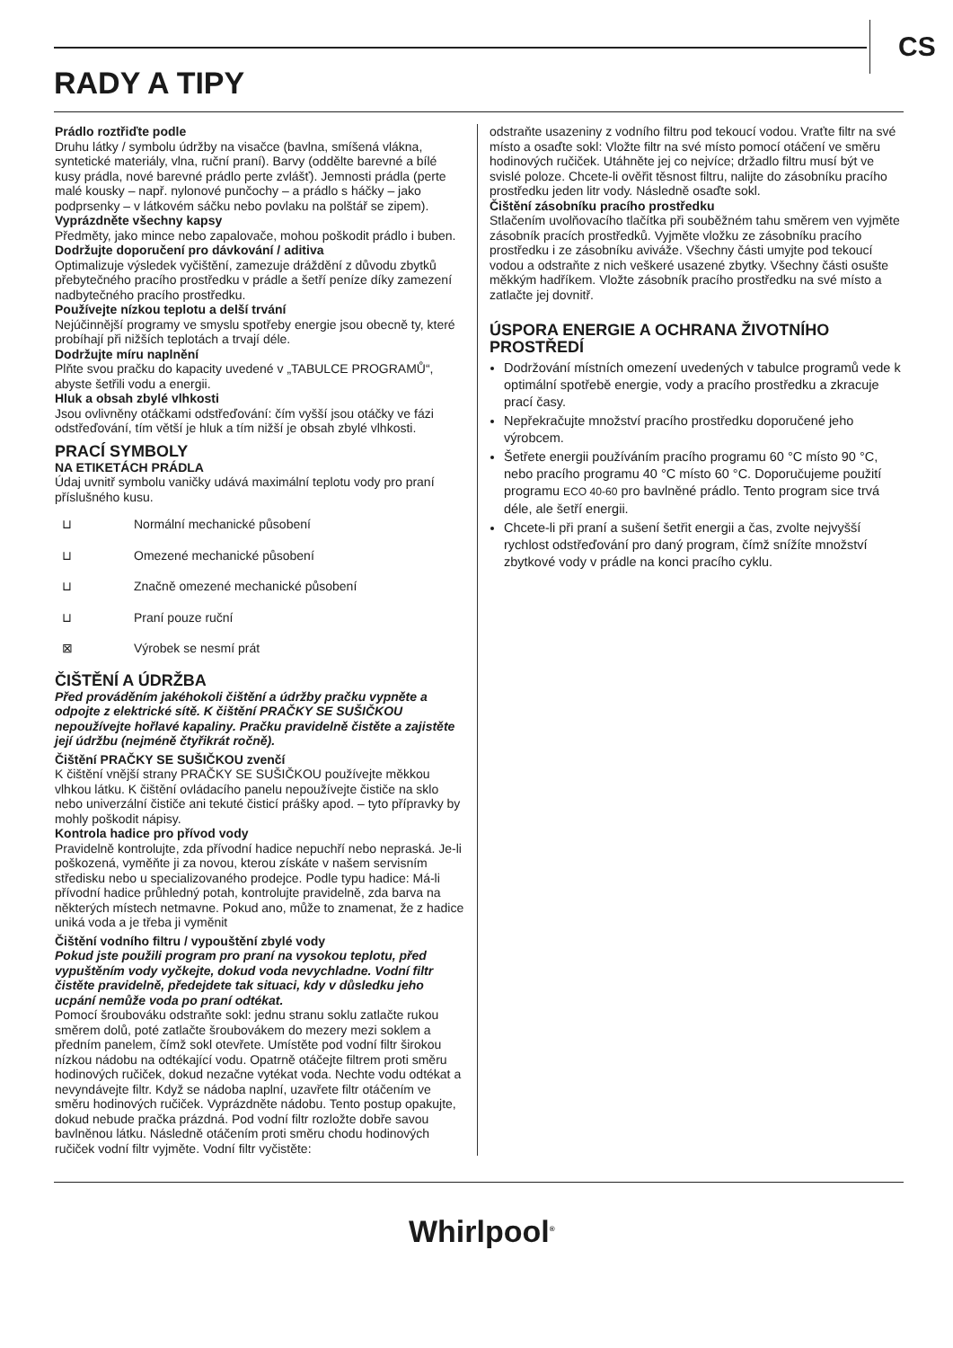CS
RADY A TIPY
Prádlo roztřiďte podle
Druhu látky / symbolu údržby na visačce (bavlna, smíšená vlákna, syntetické materiály, vlna, ruční praní). Barvy (oddělte barevné a bílé kusy prádla, nové barevné prádlo perte zvlášť). Jemnosti prádla (perte malé kousky – např. nylonové punčochy – a prádlo s háčky – jako podprsenky – v látkovém sáčku nebo povlaku na polštář se zipem).
Vyprázdněte všechny kapsy
Předměty, jako mince nebo zapalovače, mohou poškodit prádlo i buben.
Dodržujte doporučení pro dávkování / aditiva
Optimalizuje výsledek vyčištění, zamezuje dráždění z důvodu zbytků přebytečného pracího prostředku v prádle a šetří peníze díky zamezení nadbytečného pracího prostředku.
Používejte nízkou teplotu a delší trvání
Nejúčinnější programy ve smyslu spotřeby energie jsou obecně ty, které probíhají při nižších teplotách a trvají déle.
Dodržujte míru naplnění
Plňte svou pračku do kapacity uvedené v „TABULCE PROGRAMŮ“, abyste šetřili vodu a energii.
Hluk a obsah zbylé vlhkosti
Jsou ovlivněny otáčkami odstřeďování: čím vyšší jsou otáčky ve fázi odstřeďování, tím větší je hluk a tím nižší je obsah zbylé vlhkosti.
PRACÍ SYMBOLY
NA ETIKETÁCH PRÁDLA
Údaj uvnitř symbolu vaničky udává maximální teplotu vody pro praní příslušného kusu.
⊔ Normální mechanické působení
⊔ Omezené mechanické působení
⊔ Značně omezené mechanické působení
⊔ Praní pouze ruční
⊠ Výrobek se nesmí prát
ČIŠTĚNÍ A ÚDRŽBA
Před prováděním jakéhokoli čištění a údržby pračku vypněte a odpojte z elektrické sítě. K čištění PRAČKY SE SUŠIČKOU nepoužívejte hořlavé kapaliny. Pračku pravidelně čistěte a zajistěte její údržbu (nejméně čtyřikrát ročně).
Čištění PRAČKY SE SUŠIČKOU zvenčí
K čištění vnější strany PRAČKY SE SUŠIČKOU používejte měkkou vlhkou látku. K čištění ovládacího panelu nepoužívejte čističe na sklo nebo univerzální čističe ani tekuté čisticí prášky apod. – tyto přípravky by mohly poškodit nápisy.
Kontrola hadice pro přívod vody
Pravidelně kontrolujte, zda přívodní hadice nepuchří nebo nepraská. Je-li poškozená, vyměňte ji za novou, kterou získáte v našem servisním středisku nebo u specializovaného prodejce. Podle typu hadice: Má-li přívodní hadice průhledný potah, kontrolujte pravidelně, zda barva na některých místech netmavne. Pokud ano, může to znamenat, že z hadice uniká voda a je třeba ji vyměnit
Čištění vodního filtru / vypouštění zbylé vody
Pokud jste použili program pro praní na vysokou teplotu, před vypuštěním vody vyčkejte, dokud voda nevychladne. Vodní filtr čistěte pravidelně, předejdete tak situaci, kdy v důsledku jeho ucpání nemůže voda po praní odtékat.
Pomocí šroubováku odstraňte sokl: jednu stranu soklu zatlačte rukou směrem dolů, poté zatlačte šroubovákem do mezery mezi soklem a předním panelem, čímž sokl otevřete. Umístěte pod vodní filtr širokou nízkou nádobu na odtékající vodu. Opatrně otáčejte filtrem proti směru hodinových ručiček, dokud nezačne vytékat voda. Nechte vodu odtékat a nevyndávejte filtr. Když se nádoba naplní, uzavřete filtr otáčením ve směru hodinových ručiček. Vyprázdněte nádobu. Tento postup opakujte, dokud nebude pračka prázdná. Pod vodní filtr rozložte dobře savou bavlněnou látku. Následně otáčením proti směru chodu hodinových ručiček vodní filtr vyjměte. Vodní filtr vyčistěte:
odstraňte usazeniny z vodního filtru pod tekoucí vodou. Vraťte filtr na své místo a osaďte sokl: Vložte filtr na své místo pomocí otáčení ve směru hodinových ručiček. Utáhněte jej co nejvíce; držadlo filtru musí být ve svislé poloze. Chcete-li ověřit těsnost filtru, nalijte do zásobníku pracího prostředku jeden litr vody. Následně osaďte sokl.
Čištění zásobníku pracího prostředku
Stlačením uvolňovacího tlačítka při souběžném tahu směrem ven vyjměte zásobník pracích prostředků. Vyjměte vložku ze zásobníku pracího prostředku i ze zásobníku aviváže. Všechny části umyjte pod tekoucí vodou a odstraňte z nich veškeré usazené zbytky. Všechny části osušte měkkým hadříkem. Vložte zásobník pracího prostředku na své místo a zatlačte jej dovnitř.
ÚSPORA ENERGIE A OCHRANA ŽIVOTNÍHO PROSTŘEDÍ
Dodržování místních omezení uvedených v tabulce programů vede k optimální spotřebě energie, vody a pracího prostředku a zkracuje prací časy.
Nepřekračujte množství pracího prostředku doporučené jeho výrobcem.
Šetřete energii používáním pracího programu 60 °C místo 90 °C, nebo pracího programu 40 °C místo 60 °C. Doporučujeme použití programu ECO 40-60 pro bavlněné prádlo. Tento program sice trvá déle, ale šetří energii.
Chcete-li při praní a sušení šetřit energii a čas, zvolte nejvyšší rychlost odstřeďování pro daný program, čímž snížíte množství zbytkové vody v prádle na konci pracího cyklu.
Whirlpool<sup>®</sup>